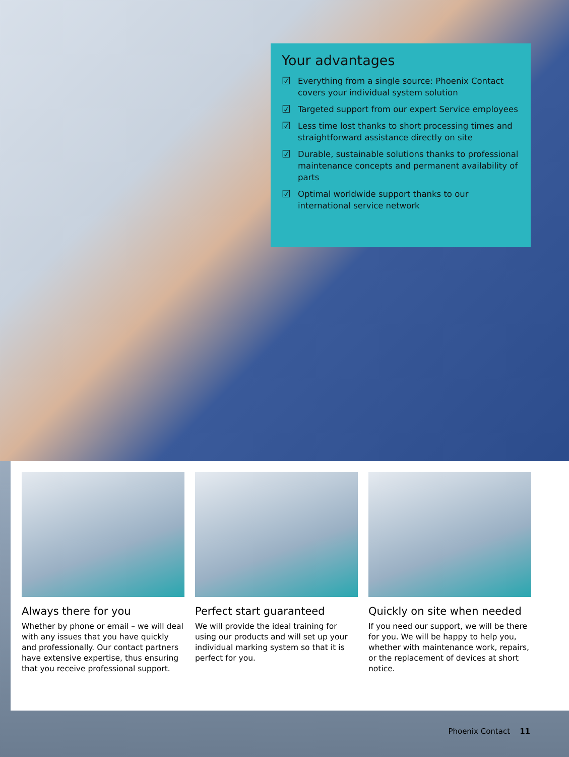Your advantages
☑ Everything from a single source: Phoenix Contact covers your individual system solution
☑ Targeted support from our expert Service employees
☑ Less time lost thanks to short processing times and straightforward assistance directly on site
☑ Durable, sustainable solutions thanks to professional maintenance concepts and permanent availability of parts
☑ Optimal worldwide support thanks to our international service network
Always there for you
Whether by phone or email – we will deal with any issues that you have quickly and professionally. Our contact partners have extensive expertise, thus ensuring that you receive professional support.
Perfect start guaranteed
We will provide the ideal training for using our products and will set up your individual marking system so that it is perfect for you.
Quickly on site when needed
If you need our support, we will be there for you. We will be happy to help you, whether with maintenance work, repairs, or the replacement of devices at short notice.
Phoenix Contact 11